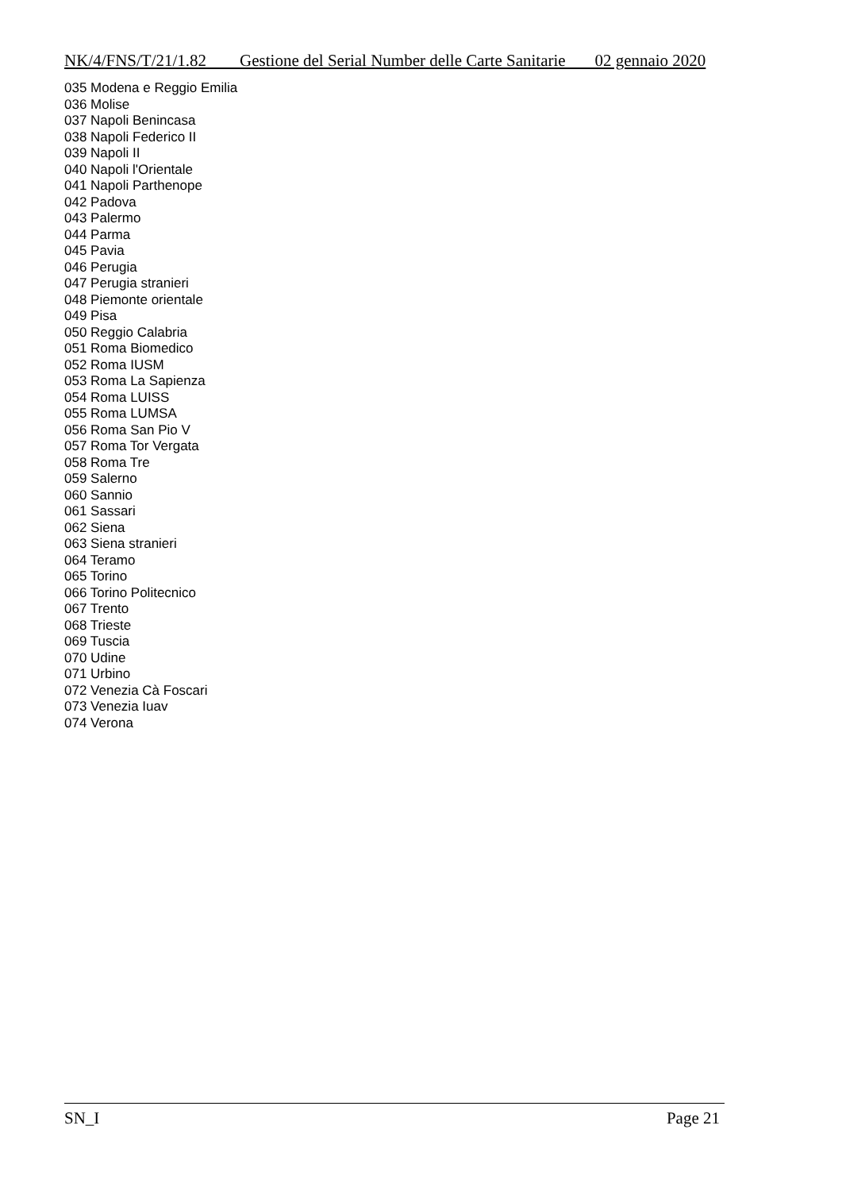NK/4/FNS/T/21/1.82 Gestione del Serial Number delle Carte Sanitarie 02 gennaio 2020
035 Modena e Reggio Emilia
036 Molise
037 Napoli Benincasa
038 Napoli Federico II
039 Napoli II
040 Napoli l'Orientale
041 Napoli Parthenope
042 Padova
043 Palermo
044 Parma
045 Pavia
046 Perugia
047 Perugia stranieri
048 Piemonte orientale
049 Pisa
050 Reggio Calabria
051 Roma Biomedico
052 Roma IUSM
053 Roma La Sapienza
054 Roma LUISS
055 Roma LUMSA
056 Roma San Pio V
057 Roma Tor Vergata
058 Roma Tre
059 Salerno
060 Sannio
061 Sassari
062 Siena
063 Siena stranieri
064 Teramo
065 Torino
066 Torino Politecnico
067 Trento
068 Trieste
069 Tuscia
070 Udine
071 Urbino
072 Venezia Cà Foscari
073 Venezia Iuav
074 Verona
SN_I Page 21